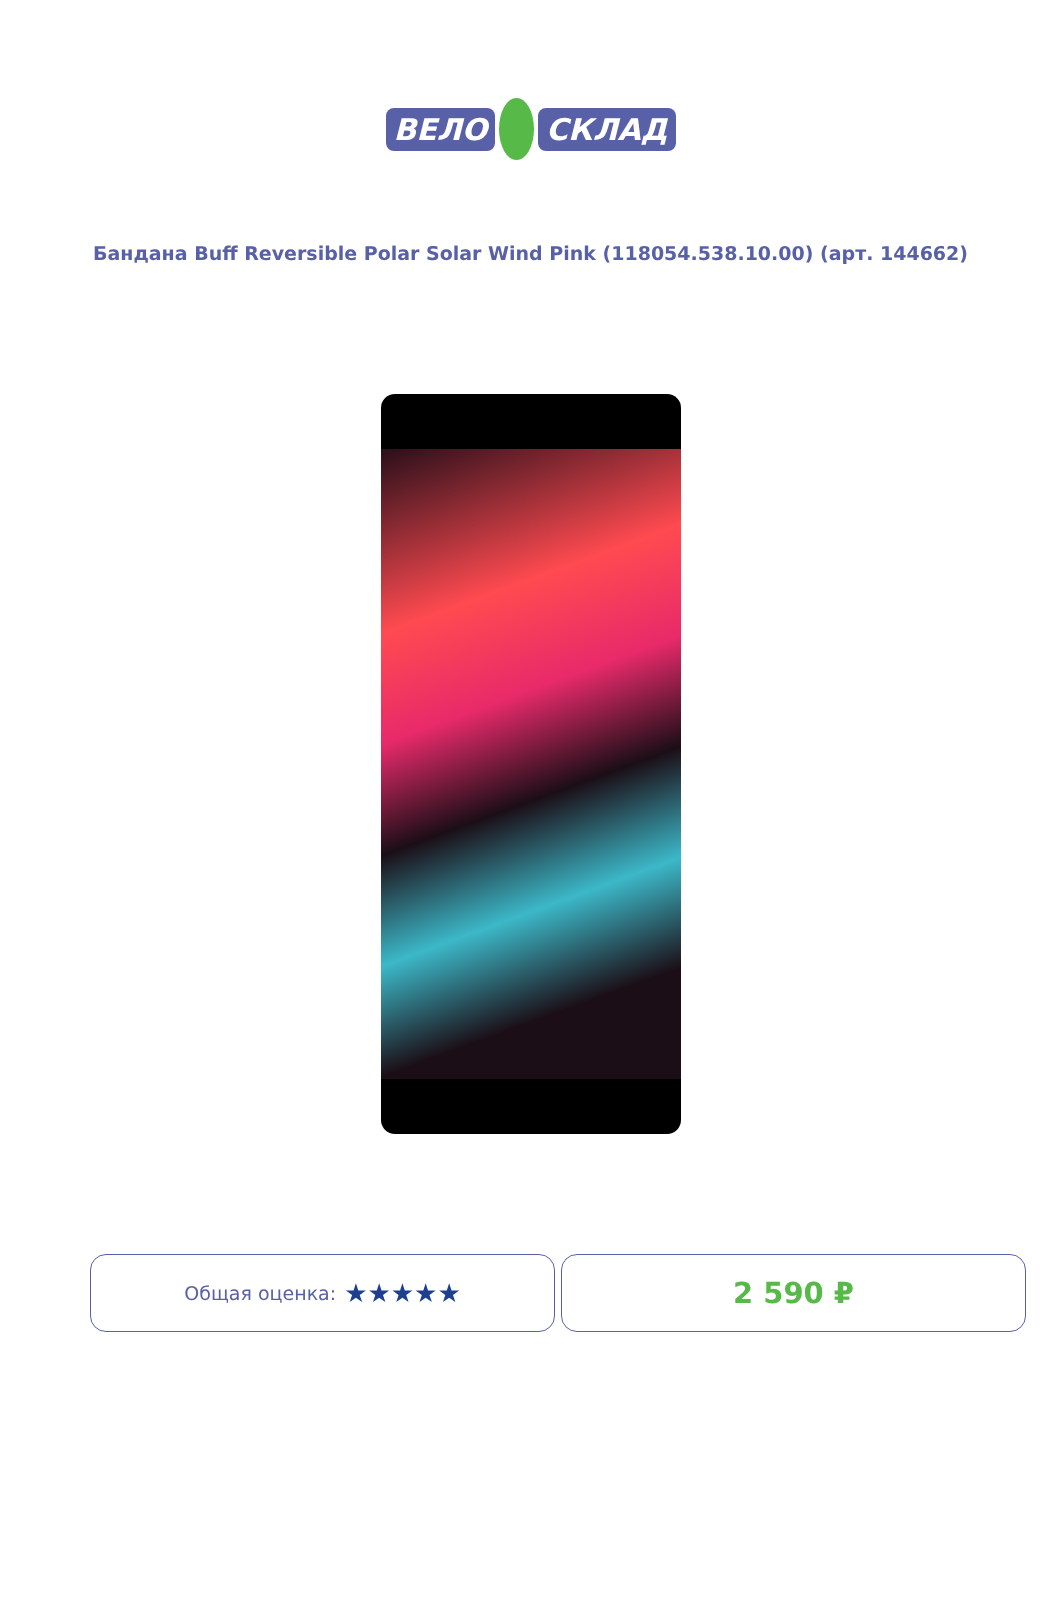ВЕЛО СКЛАД
Бандана Buff Reversible Polar Solar Wind Pink (118054.538.10.00) (арт. 144662)
Общая оценка: ★★★★★ 2 590 ₽